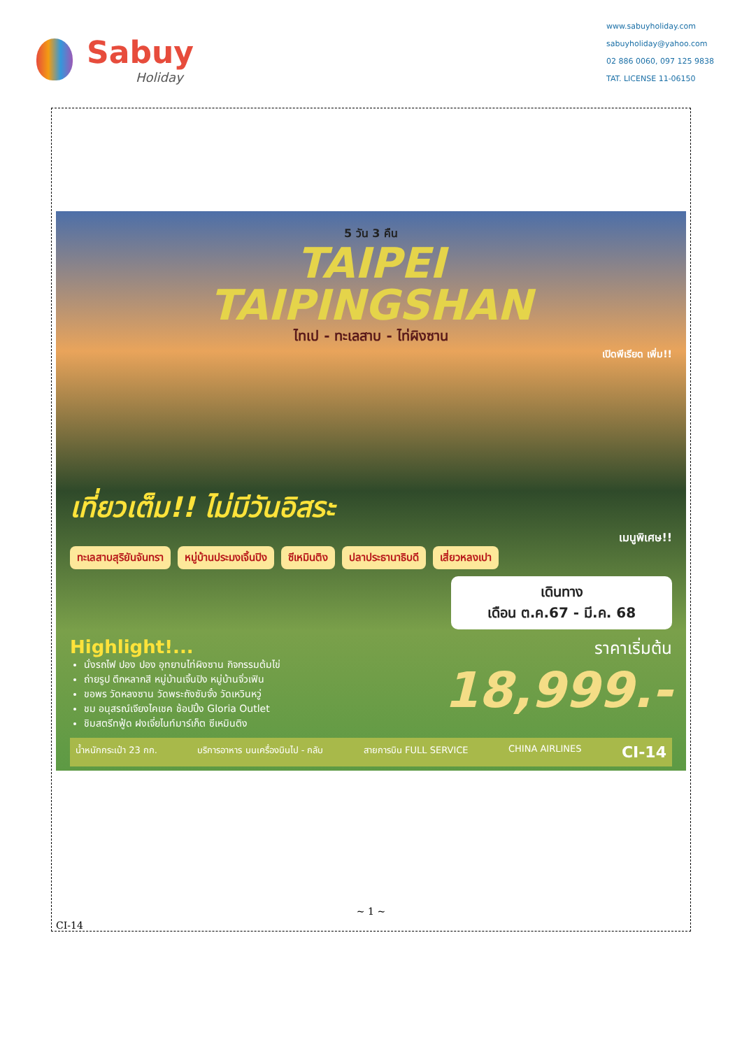Sabuy
Holiday
www.sabuyholiday.com
sabuyholiday@yahoo.com
02 886 0060, 097 125 9838
TAT. LICENSE 11-06150
5 วัน 3 คืน
TAIPEI
TAIPINGSHAN
ไทเป - ทะเลสาบ - ไท่ผิงซาน
เปิดพีเรียด เพิ่ม!!
เที่ยวเต็ม!! ไม่มีวันอิสระ
เมนูพิเศษ!!
ทะเลสาบสุริยันจันทรา หมู่บ้านประมงเจิ้นปิง ซีเหมินติง ปลาประธานาธิบดี เสี่ยวหลงเปา
เดินทาง
เดือน ต.ค.67 - มี.ค. 68
Highlight!...
นั่งรถไฟ ปอง ปอง อุทยานไท่ผิงซาน กิจกรรมต้มไข่
ถ่ายรูป ตึกหลากสี หมู่บ้านเจิ้นปิง หมู่บ้านจิ่วเฟิน
ขอพร วัดหลงซาน วัดพระถังซัมจั๋ง วัดเหวินหวู่
ชม อนุสรณ์เจียงไคเชค ช้อปปิ้ง Gloria Outlet
ชิมสตรีทฟู้ด ฝงเจี่ยไนท์มาร์เก็ต ซีเหมินติง
ราคาเริ่มต้น
18,999.-
น้ำหนักกระเป๋า 23 กก. บริการอาหาร บนเครื่องบินไป - กลับ สายการบิน FULL SERVICE CHINA AIRLINES CI-14
~ 1 ~
CI-14